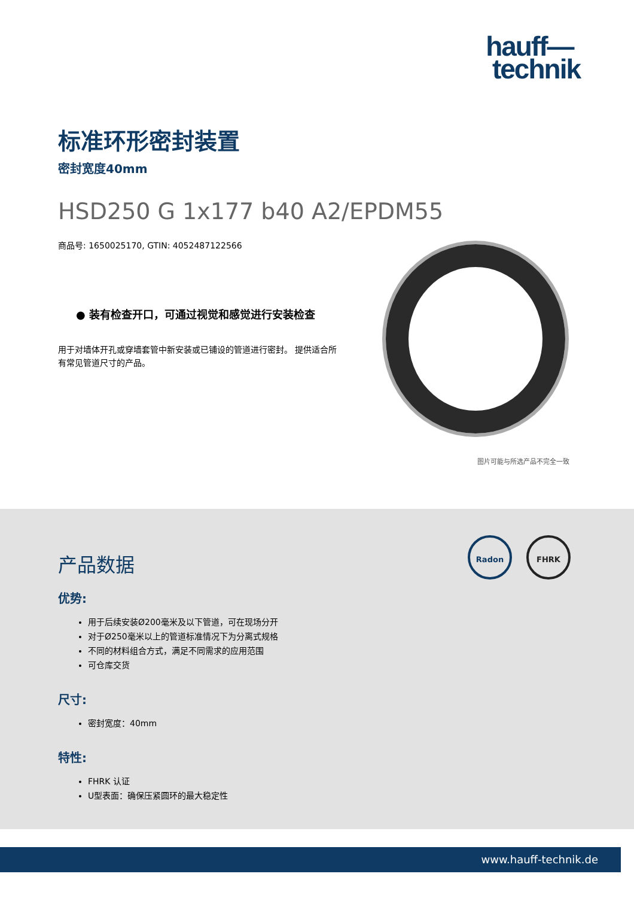hauff—
technik
标准环形密封装置
密封宽度40mm
HSD250 G 1x177 b40 A2/EPDM55
商品号: 1650025170, GTIN: 4052487122566
● 装有检查开口，可通过视觉和感觉进行安装检查
用于对墙体开孔或穿墙套管中新安装或已铺设的管道进行密封。 提供适合所有常见管道尺寸的产品。
图片可能与所选产品不完全一致
产品数据
优势:
用于后续安装Ø200毫米及以下管道，可在现场分开
对于Ø250毫米以上的管道标准情况下为分离式规格
不同的材料组合方式，满足不同需求的应用范围
可仓库交货
尺寸:
密封宽度：40mm
特性:
FHRK 认证
U型表面：确保压紧圆环的最大稳定性
Radon FHRK
www.hauff-technik.de